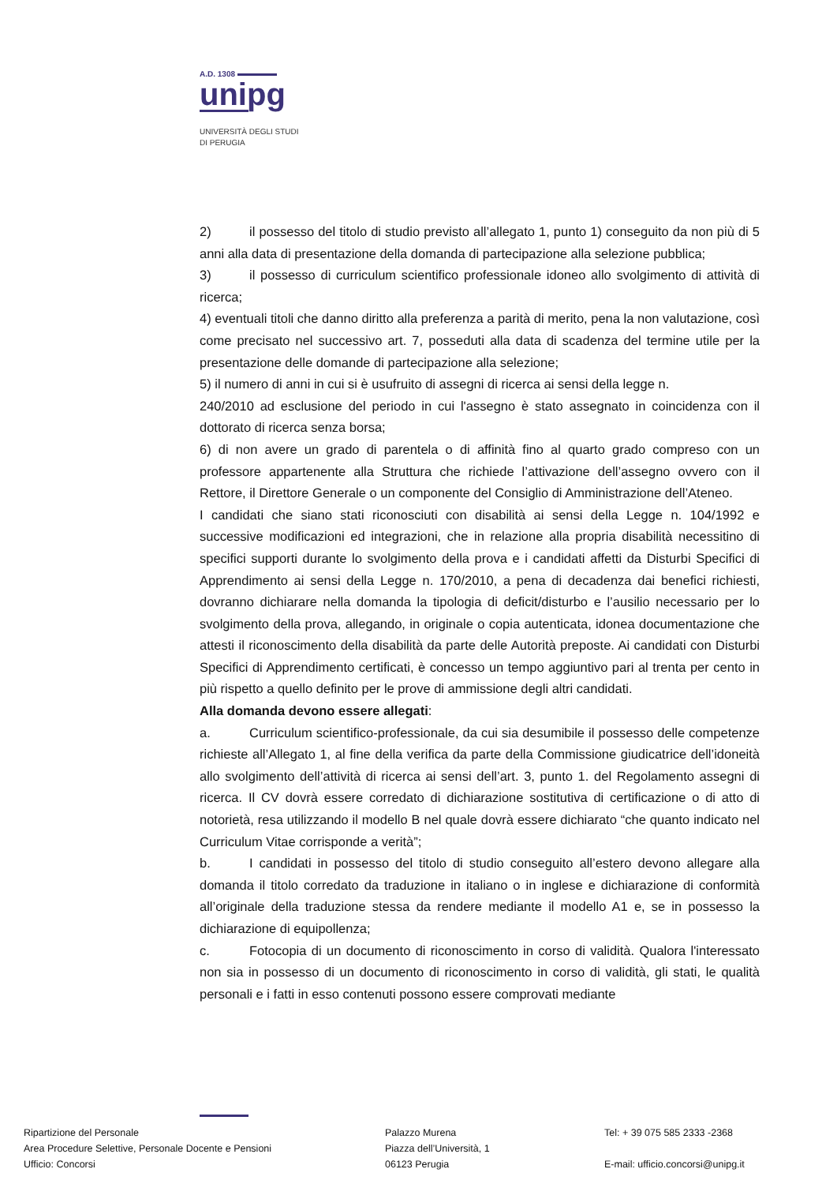A.D. 1308
unipg
UNIVERSITÀ DEGLI STUDI
DI PERUGIA
2) il possesso del titolo di studio previsto all’allegato 1, punto 1) conseguito da non più di 5 anni alla data di presentazione della domanda di partecipazione alla selezione pubblica;
3) il possesso di curriculum scientifico professionale idoneo allo svolgimento di attività di ricerca;
4) eventuali titoli che danno diritto alla preferenza a parità di merito, pena la non valutazione, così come precisato nel successivo art. 7, posseduti alla data di scadenza del termine utile per la presentazione delle domande di partecipazione alla selezione;
5) il numero di anni in cui si è usufruito di assegni di ricerca ai sensi della legge n.
240/2010 ad esclusione del periodo in cui l'assegno è stato assegnato in coincidenza con il dottorato di ricerca senza borsa;
6) di non avere un grado di parentela o di affinità fino al quarto grado compreso con un professore appartenente alla Struttura che richiede l’attivazione dell’assegno ovvero con il Rettore, il Direttore Generale o un componente del Consiglio di Amministrazione dell’Ateneo.
I candidati che siano stati riconosciuti con disabilità ai sensi della Legge n. 104/1992 e successive modificazioni ed integrazioni, che in relazione alla propria disabilità necessitino di specifici supporti durante lo svolgimento della prova e i candidati affetti da Disturbi Specifici di Apprendimento ai sensi della Legge n. 170/2010, a pena di decadenza dai benefici richiesti, dovranno dichiarare nella domanda la tipologia di deficit/disturbo e l’ausilio necessario per lo svolgimento della prova, allegando, in originale o copia autenticata, idonea documentazione che attesti il riconoscimento della disabilità da parte delle Autorità preposte. Ai candidati con Disturbi Specifici di Apprendimento certificati, è concesso un tempo aggiuntivo pari al trenta per cento in più rispetto a quello definito per le prove di ammissione degli altri candidati.
Alla domanda devono essere allegati:
a. Curriculum scientifico-professionale, da cui sia desumibile il possesso delle competenze richieste all’Allegato 1, al fine della verifica da parte della Commissione giudicatrice dell’idoneità allo svolgimento dell’attività di ricerca ai sensi dell’art. 3, punto 1. del Regolamento assegni di ricerca. Il CV dovrà essere corredato di dichiarazione sostitutiva di certificazione o di atto di notorietà, resa utilizzando il modello B nel quale dovrà essere dichiarato “che quanto indicato nel Curriculum Vitae corrisponde a verità”;
b. I candidati in possesso del titolo di studio conseguito all’estero devono allegare alla domanda il titolo corredato da traduzione in italiano o in inglese e dichiarazione di conformità all’originale della traduzione stessa da rendere mediante il modello A1 e, se in possesso la dichiarazione di equipollenza;
c. Fotocopia di un documento di riconoscimento in corso di validità. Qualora l'interessato non sia in possesso di un documento di riconoscimento in corso di validità, gli stati, le qualità personali e i fatti in esso contenuti possono essere comprovati mediante
Ripartizione del Personale
Area Procedure Selettive, Personale Docente e Pensioni
Ufficio: Concorsi
Palazzo Murena
Piazza dell’Università, 1
06123 Perugia
Tel: + 39 075 585 2333 -2368
E-mail: ufficio.concorsi@unipg.it